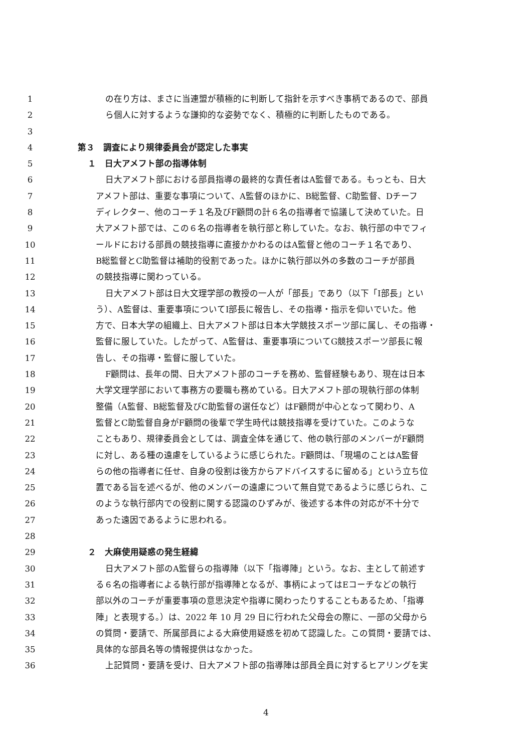1 の在り方は、まさに当連盟が積極的に判断して指針を示すべき事柄であるので、部員
2 ら個人に対するような謙抑的な姿勢でなく、積極的に判断したものである。
3
4 第３　調査により規律委員会が認定した事実
5 １　日大アメフト部の指導体制
6 日大アメフト部における部員指導の最終的な責任者はA監督である。もっとも、日大
7 アメフト部は、重要な事項について、A監督のほかに、B総監督、C助監督、Dチーフ
8 ディレクター、他のコーチ１名及びF顧問の計６名の指導者で協議して決めていた。日
9 大アメフト部では、この６名の指導者を執行部と称していた。なお、執行部の中でフィ
10 ールドにおける部員の競技指導に直接かかわるのはA監督と他のコーチ１名であり、
11 B総監督とC助監督は補助的役割であった。ほかに執行部以外の多数のコーチが部員
12 の競技指導に関わっている。
13 日大アメフト部は日大文理学部の教授の一人が「部長」であり（以下「I部長」とい
14 う）、A監督は、重要事項についてI部長に報告し、その指導・指示を仰いでいた。他
15 方で、日本大学の組織上、日大アメフト部は日本大学競技スポーツ部に属し、その指導・
16 監督に服していた。したがって、A監督は、重要事項についてG競技スポーツ部長に報
17 告し、その指導・監督に服していた。
18 F顧問は、長年の間、日大アメフト部のコーチを務め、監督経験もあり、現在は日本
19 大学文理学部において事務方の要職も務めている。日大アメフト部の現執行部の体制
20 整備（A監督、B総監督及びC助監督の選任など）はF顧問が中心となって関わり、A
21 監督とC助監督自身がF顧問の後輩で学生時代は競技指導を受けていた。このような
22 こともあり、規律委員会としては、調査全体を通じて、他の執行部のメンバーがF顧問
23 に対し、ある種の遠慮をしているように感じられた。F顧問は、「現場のことはA監督
24 らの他の指導者に任せ、自身の役割は後方からアドバイスするに留める」という立ち位
25 置である旨を述べるが、他のメンバーの遠慮について無自覚であるように感じられ、こ
26 のような執行部内での役割に関する認識のひずみが、後述する本件の対応が不十分で
27 あった遠因であるように思われる。
28
29 ２　大麻使用疑惑の発生経緯
30 日大アメフト部のA監督らの指導陣（以下「指導陣」という。なお、主として前述す
31 る６名の指導者による執行部が指導陣となるが、事柄によってはEコーチなどの執行
32 部以外のコーチが重要事項の意思決定や指導に関わったりすることもあるため、「指導
33 陣」と表現する。）は、2022 年 10 月 29 日に行われた父母会の際に、一部の父母から
34 の質問・要請で、所属部員による大麻使用疑惑を初めて認識した。この質問・要請では、
35 具体的な部員名等の情報提供はなかった。
36 上記質問・要請を受け、日大アメフト部の指導陣は部員全員に対するヒアリングを実
4